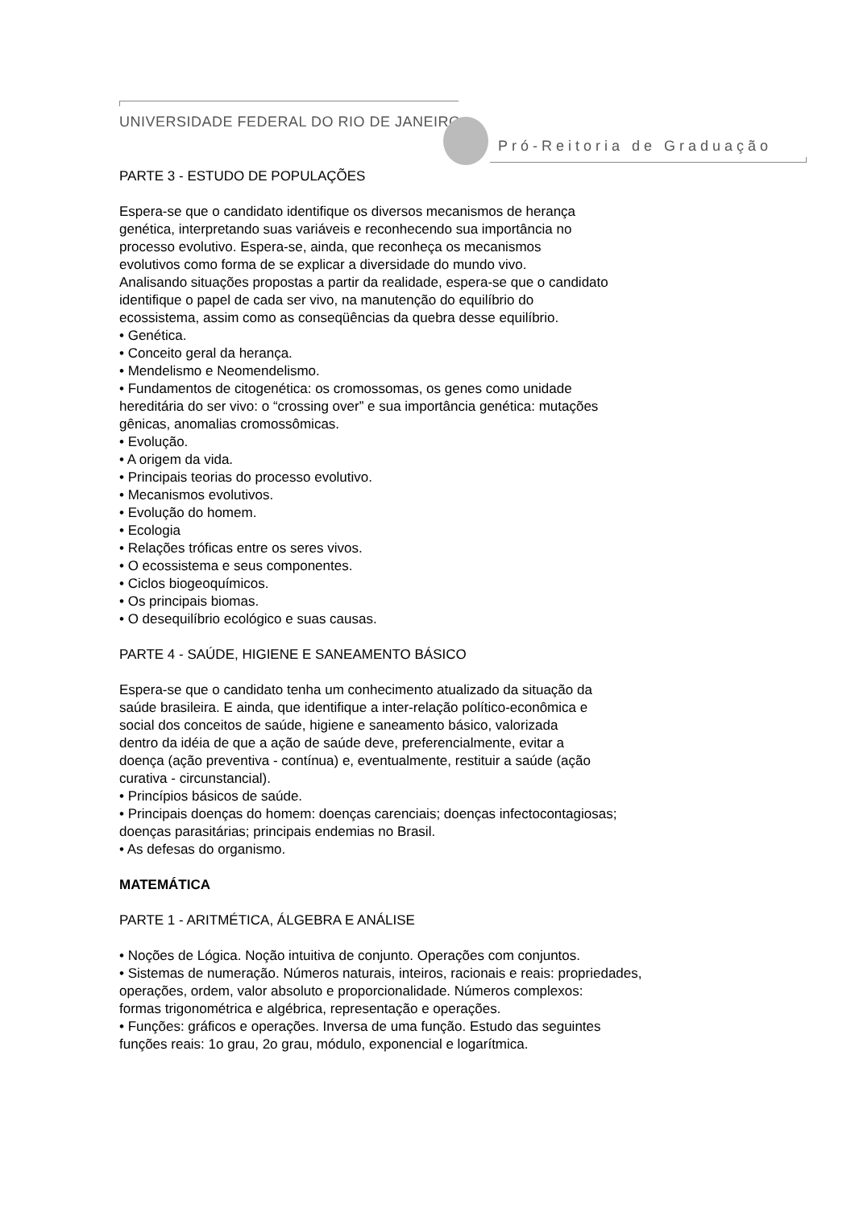UNIVERSIDADE FEDERAL DO RIO DE JANEIRO
Pró-Reitoria de Graduação
PARTE 3 - ESTUDO DE POPULAÇÕES
Espera-se que o candidato identifique os diversos mecanismos de herança
genética, interpretando suas variáveis e reconhecendo sua importância no
processo evolutivo. Espera-se, ainda, que reconheça os mecanismos
evolutivos como forma de se explicar a diversidade do mundo vivo.
Analisando situações propostas a partir da realidade, espera-se que o candidato
identifique o papel de cada ser vivo, na manutenção do equilíbrio do
ecossistema, assim como as conseqüências da quebra desse equilíbrio.
• Genética.
• Conceito geral da herança.
• Mendelismo e Neomendelismo.
• Fundamentos de citogenética: os cromossomas, os genes como unidade
hereditária do ser vivo: o “crossing over” e sua importância genética: mutações
gênicas, anomalias cromossômicas.
• Evolução.
• A origem da vida.
• Principais teorias do processo evolutivo.
• Mecanismos evolutivos.
• Evolução do homem.
• Ecologia
• Relações tróficas entre os seres vivos.
• O ecossistema e seus componentes.
• Ciclos biogeoquímicos.
• Os principais biomas.
• O desequilíbrio ecológico e suas causas.
PARTE 4 - SAÚDE, HIGIENE E SANEAMENTO BÁSICO
Espera-se que o candidato tenha um conhecimento atualizado da situação da
saúde brasileira. E ainda, que identifique a inter-relação político-econômica e
social dos conceitos de saúde, higiene e saneamento básico, valorizada
dentro da idéia de que a ação de saúde deve, preferencialmente, evitar a
doença (ação preventiva - contínua) e, eventualmente, restituir a saúde (ação
curativa - circunstancial).
• Princípios básicos de saúde.
• Principais doenças do homem: doenças carenciais; doenças infectocontagiosas;
doenças parasitárias; principais endemias no Brasil.
• As defesas do organismo.
MATEMÁTICA
PARTE 1 - ARITMÉTICA, ÁLGEBRA E ANÁLISE
• Noções de Lógica. Noção intuitiva de conjunto. Operações com conjuntos.
• Sistemas de numeração. Números naturais, inteiros, racionais e reais: propriedades,
operações, ordem, valor absoluto e proporcionalidade. Números complexos:
formas trigonométrica e algébrica, representação e operações.
• Funções: gráficos e operações. Inversa de uma função. Estudo das seguintes
funções reais: 1o grau, 2o grau, módulo, exponencial e logarítmica.